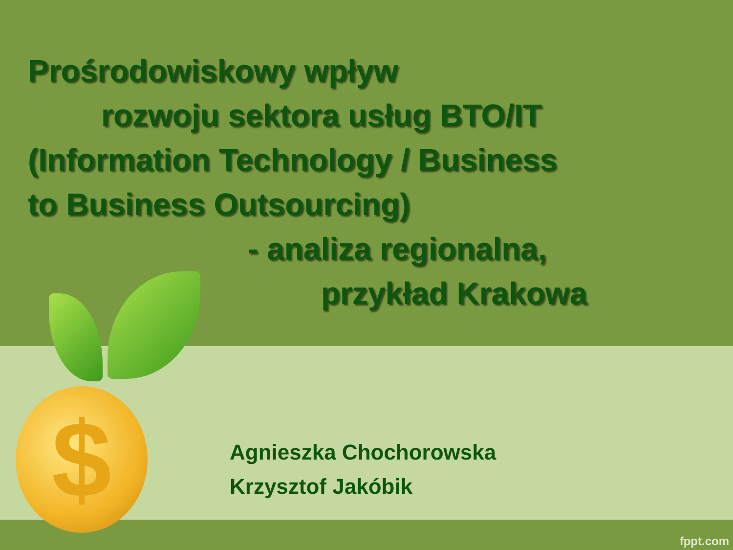$
Prośrodowiskowy wpływ
rozwoju sektora usług BTO/IT
(Information Technology / Business
to Business Outsourcing)
- analiza regionalna,
przykład Krakowa
Agnieszka Chochorowska
Krzysztof Jakóbik
fppt.com